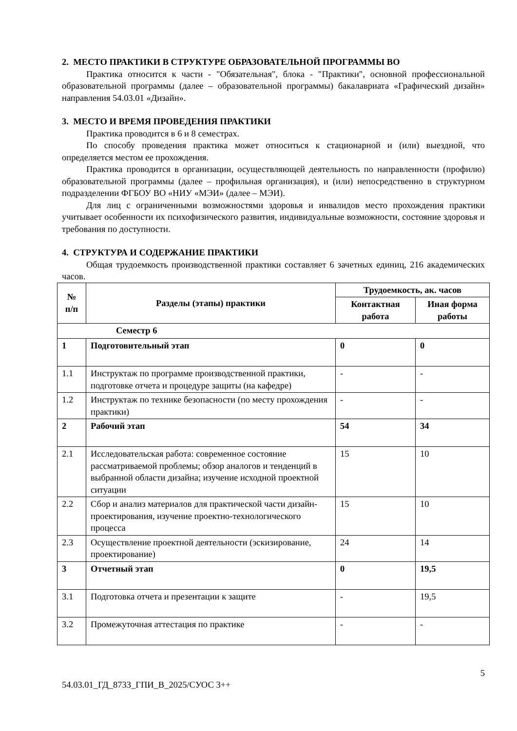2. МЕСТО ПРАКТИКИ В СТРУКТУРЕ ОБРАЗОВАТЕЛЬНОЙ ПРОГРАММЫ ВО
Практика относится к части - "Обязательная", блока - "Практики", основной профессиональной образовательной программы (далее – образовательной программы) бакалавриата «Графический дизайн» направления 54.03.01 «Дизайн».
3. МЕСТО И ВРЕМЯ ПРОВЕДЕНИЯ ПРАКТИКИ
Практика проводится в 6 и 8 семестрах.
По способу проведения практика может относиться к стационарной и (или) выездной, что определяется местом ее прохождения.
Практика проводится в организации, осуществляющей деятельность по направленности (профилю) образовательной программы (далее – профильная организация), и (или) непосредственно в структурном подразделении ФГБОУ ВО «НИУ «МЭИ» (далее – МЭИ).
Для лиц с ограниченными возможностями здоровья и инвалидов место прохождения практики учитывает особенности их психофизического развития, индивидуальные возможности, состояние здоровья и требования по доступности.
4. СТРУКТУРА И СОДЕРЖАНИЕ ПРАКТИКИ
Общая трудоемкость производственной практики составляет 6 зачетных единиц, 216 академических часов.
| № п/п | Разделы (этапы) практики | Трудоемкость, ак. часов | |
| --- | --- | --- | --- |
| | | Контактная работа | Иная форма работы |
| Семестр 6 | | | |
| 1 | Подготовительный этап | 0 | 0 |
| 1.1 | Инструктаж по программе производственной практики, подготовке отчета и процедуре защиты (на кафедре) | - | - |
| 1.2 | Инструктаж по технике безопасности (по месту прохождения практики) | - | - |
| 2 | Рабочий этап | 54 | 34 |
| 2.1 | Исследовательская работа: современное состояние рассматриваемой проблемы; обзор аналогов и тенденций в выбранной области дизайна; изучение исходной проектной ситуации | 15 | 10 |
| 2.2 | Сбор и анализ материалов для практической части дизайн-проектирования, изучение проектно-технологического процесса | 15 | 10 |
| 2.3 | Осуществление проектной деятельности (эскизирование, проектирование) | 24 | 14 |
| 3 | Отчетный этап | 0 | 19,5 |
| 3.1 | Подготовка отчета и презентации к защите | - | 19,5 |
| 3.2 | Промежуточная аттестация по практике | - | - |
5
54.03.01_ГД_8733_ГПИ_В_2025/СУОС 3++